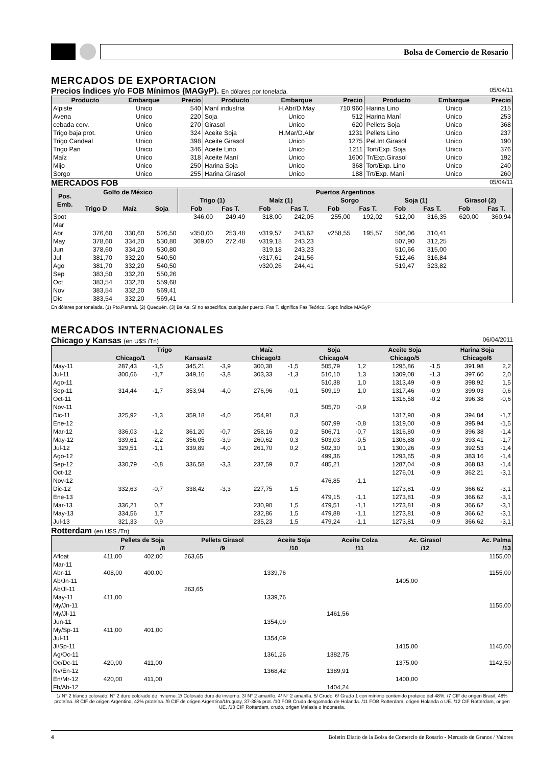Bolsa de Comercio de Rosario
MERCADOS DE EXPORTACION
Precios Índices y/o FOB Mínimos (MAGyP). En dólares por tonelada. 05/04/11
| Producto | Embarque | Precio | Producto | Embarque | Precio | Producto | Embarque | Precio |
| --- | --- | --- | --- | --- | --- | --- | --- | --- |
| Alpiste | Unico | 540 | Maní industria | H.Abr/D.May | 710 960 | Harina Lino | Unico | 215 |
| Avena | Unico | 220 | Soja | Unico | 512 | Harina Maní | Unico | 253 |
| cebada cerv. | Unico | 270 | Girasol | Unico | 620 | Pellets Soja | Unico | 368 |
| Trigo baja prot. | Unico | 324 | Aceite Soja | H.Mar/D.Abr | 1231 | Pellets Lino | Unico | 237 |
| Trigo Candeal | Unico | 398 | Aceite Girasol | Unico | 1275 | Pel.Int.Girasol | Unico | 190 |
| Trigo Pan | Unico | 346 | Aceite Lino | Unico | 1211 | Tort/Exp. Soja | Unico | 376 |
| Maíz | Unico | 318 | Aceite Maní | Unico | 1600 | Tr/Exp.Girasol | Unico | 192 |
| Mijo | Unico | 250 | Harina Soja | Unico | 368 | Tort/Exp. Lino | Unico | 240 |
| Sorgo | Unico | 255 | Harina Girasol | Unico | 188 | Trt/Exp. Maní | Unico | 260 |
MERCADOS FOB 05/04/11
| Pos. Emb. | Golfo de México | | | Puertos Argentinos | | | | | | | | | |
| --- | --- | --- | --- | --- | --- | --- | --- | --- | --- | --- | --- | --- | --- |
| | | | | Trigo (1) | | Maíz (1) | | Sorgo | | Soja (1) | | Girasol (2) | |
| | Trigo D | Maíz | Soja | Fob | Fas T. | Fob | Fas T. | Fob | Fas T. | Fob | Fas T. | Fob | Fas T. |
| Spot | | | | 346,00 | 249,49 | 318,00 | 242,05 | 255,00 | 192,02 | 512,00 | 316,35 | 620,00 | 360,94 |
| Mar | | | | | | | | | | | | | |
| Abr | 376,60 | 330,60 | 526,50 | v350,00 | 253,48 | v319,57 | 243,62 | v258,55 | 195,57 | 506,06 | 310,41 | | |
| May | 378,60 | 334,20 | 530,80 | 369,00 | 272,48 | v319,18 | 243,23 | | | 507,90 | 312,25 | | |
| Jun | 378,60 | 334,20 | 530,80 | | | 319,18 | 243,23 | | | 510,66 | 315,00 | | |
| Jul | 381,70 | 332,20 | 540,50 | | | v317,61 | 241,56 | | | 512,46 | 316,84 | | |
| Ago | 381,70 | 332,20 | 540,50 | | | v320,26 | 244,41 | | | 519,47 | 323,82 | | |
| Sep | 383,50 | 332,20 | 550,26 | | | | | | | | | | |
| Oct | 383,54 | 332,20 | 559,68 | | | | | | | | | | |
| Nov | 383,54 | 332,20 | 569,41 | | | | | | | | | | |
| Dic | 383,54 | 332,20 | 569,41 | | | | | | | | | | |
En dólares por tonelada. (1) Pto.Paraná. (2) Quequén. (3) Bs.As. Si no especifica, cualquier puerto. Fas T. significa Fas Teórico. Sopt: índice MAGyP
MERCADOS INTERNACIONALES
Chicago y Kansas (en U$S /Tn) 06/04/2011
| | Trigo | | | | Maíz | | Soja | | Aceite Soja | | Harina Soja | |
| --- | --- | --- | --- | --- | --- | --- | --- | --- | --- | --- | --- | --- |
| | Chicago/1 | | Kansas/2 | | Chicago/3 | | Chicago/4 | | Chicago/5 | | Chicago/6 | |
| May-11 | 287,43 | -1,5 | 345,21 | -3,9 | 300,38 | -1,5 | 505,79 | 1,2 | 1295,86 | -1,5 | 391,98 | 2,2 |
| Jul-11 | 300,66 | -1,7 | 349,16 | -3,8 | 303,33 | -1,3 | 510,10 | 1,3 | 1309,08 | -1,3 | 397,60 | 2,0 |
| Ago-11 | | | | | | | 510,38 | 1,0 | 1313,49 | -0,9 | 398,92 | 1,5 |
| Sep-11 | 314,44 | -1,7 | 353,94 | -4,0 | 276,96 | -0,1 | 509,19 | 1,0 | 1317,46 | -0,9 | 399,03 | 0,6 |
| Oct-11 | | | | | | | | | 1316,58 | -0,2 | 396,38 | -0,6 |
| Nov-11 | | | | | | | 505,70 | -0,9 | | | | |
| Dic-11 | 325,92 | -1,3 | 359,18 | -4,0 | 254,91 | 0,3 | | | 1317,90 | -0,9 | 394,84 | -1,7 |
| Ene-12 | | | | | | | 507,99 | -0,8 | 1319,00 | -0,9 | 395,94 | -1,5 |
| Mar-12 | 336,03 | -1,2 | 361,20 | -0,7 | 258,16 | 0,2 | 506,71 | -0,7 | 1316,80 | -0,9 | 396,38 | -1,4 |
| May-12 | 339,61 | -2,2 | 356,05 | -3,9 | 260,62 | 0,3 | 503,03 | -0,5 | 1306,88 | -0,9 | 393,41 | -1,7 |
| Jul-12 | 329,51 | -1,1 | 339,89 | -4,0 | 261,70 | 0,2 | 502,30 | 0,1 | 1300,26 | -0,9 | 392,53 | -1,4 |
| Ago-12 | | | | | | | 499,36 | | 1293,65 | -0,9 | 383,16 | -1,4 |
| Sep-12 | 330,79 | -0,8 | 336,58 | -3,3 | 237,59 | 0,7 | 485,21 | | 1287,04 | -0,9 | 368,83 | -1,4 |
| Oct-12 | | | | | | | | | 1276,01 | -0,9 | 362,21 | -3,1 |
| Nov-12 | | | | | | | 476,85 | -1,1 | | | | |
| Dic-12 | 332,63 | -0,7 | 338,42 | -3,3 | 227,75 | 1,5 | | | 1273,81 | -0,9 | 366,62 | -3,1 |
| Ene-13 | | | | | | | 479,15 | -1,1 | 1273,81 | -0,9 | 366,62 | -3,1 |
| Mar-13 | 336,21 | 0,7 | | | 230,90 | 1,5 | 479,51 | -1,1 | 1273,81 | -0,9 | 366,62 | -3,1 |
| May-13 | 334,56 | 1,7 | | | 232,86 | 1,5 | 479,88 | -1,1 | 1273,81 | -0,9 | 366,62 | -3,1 |
| Jul-13 | 321,33 | 0,9 | | | 235,23 | 1,5 | 479,24 | -1,1 | 1273,81 | -0,9 | 366,62 | -3,1 |
Rotterdam (en U$S /Tn)
| | Pellets de Soja | | Pellets Girasol | Aceite Soja | Aceite Colza | Ac. Girasol | Ac. Palma |
| --- | --- | --- | --- | --- | --- | --- | --- |
| | /7 | /8 | /9 | /10 | /11 | /12 | /13 |
| Afloat | 411,00 | 402,00 | 263,65 | | | | 1155,00 |
| Mar-11 | | | | | | | |
| Abr-11 | 408,00 | 400,00 | | 1339,76 | | | 1155,00 |
| Ab/Jn-11 | | | | | | 1405,00 | |
| Ab/Jl-11 | | | 263,65 | | | | |
| May-11 | 411,00 | | | 1339,76 | | | |
| My/Jn-11 | | | | | | | 1155,00 |
| My/Jl-11 | | | | | 1461,56 | | |
| Jun-11 | | | | 1354,09 | | | |
| My/Sp-11 | 411,00 | 401,00 | | | | | |
| Jul-11 | | | | 1354,09 | | | |
| Jl/Sp-11 | | | | | | 1415,00 | 1145,00 |
| Ag/Oc-11 | | | | 1361,26 | 1382,75 | | |
| Oc/Dc-11 | 420,00 | 411,00 | | | | 1375,00 | 1142,50 |
| Nv/En-12 | | | | 1368,42 | 1389,91 | | |
| En/Mr-12 | 420,00 | 411,00 | | | | 1400,00 | |
| Fb/Ab-12 | | | | | 1404,24 | | |
1/ N° 2 blando colorado; N° 2 duro colorado de invierno. 2/ Colorado duro de invierno. 3/ N° 2 amarillo. 4/ N° 2 amarilla. 5/ Crudo. 6/ Grado 1 con mínimo contenido proteico del 48%. /7 CIF de origen Brasil, 48% proteína. /8 CIF de origen Argentina, 42% proteína. /9 CIF de origen Argentina/Uruguay, 37-38% prot. /10 FOB Crudo desgomado de Holanda. /11 FOB Rotterdam, origen Holanda o UE. /12 CIF Rotterdam, origen UE. /13 CIF Rotterdam, crudo, origen Malasia o Indonesia.
4 Boletín Diario de la Bolsa de Comercio de Rosario - Mercado de Granos / Valores